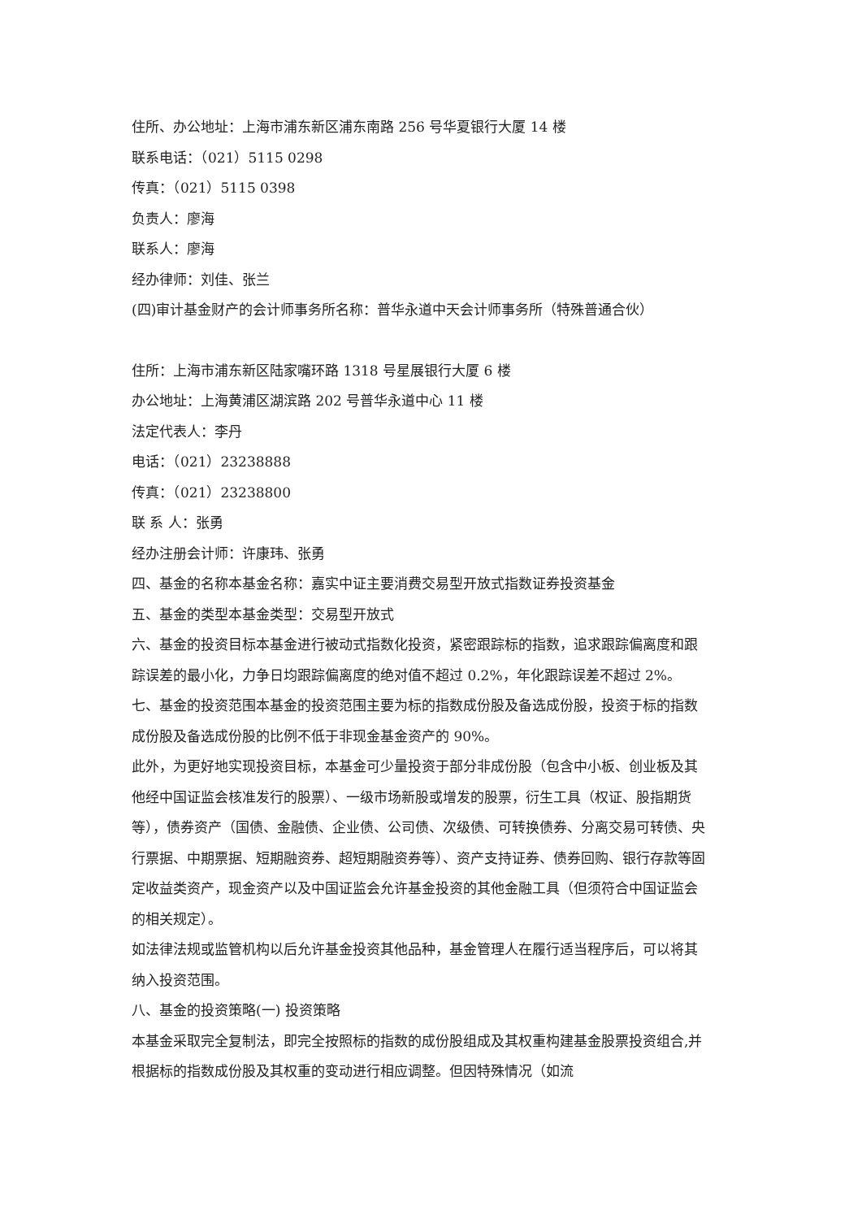住所、办公地址：上海市浦东新区浦东南路 256 号华夏银行大厦 14 楼
联系电话：（021）5115 0298
传真：（021）5115 0398
负责人：廖海
联系人：廖海
经办律师：刘佳、张兰
(四)审计基金财产的会计师事务所名称：普华永道中天会计师事务所（特殊普通合伙）
住所：上海市浦东新区陆家嘴环路 1318 号星展银行大厦 6 楼
办公地址：上海黄浦区湖滨路 202 号普华永道中心 11 楼
法定代表人：李丹
电话：（021）23238888
传真：（021）23238800
联 系 人：张勇
经办注册会计师：许康玮、张勇
四、基金的名称本基金名称：嘉实中证主要消费交易型开放式指数证券投资基金
五、基金的类型本基金类型：交易型开放式
六、基金的投资目标本基金进行被动式指数化投资，紧密跟踪标的指数，追求跟踪偏离度和跟踪误差的最小化，力争日均跟踪偏离度的绝对值不超过 0.2%，年化跟踪误差不超过 2%。
七、基金的投资范围本基金的投资范围主要为标的指数成份股及备选成份股，投资于标的指数成份股及备选成份股的比例不低于非现金基金资产的 90%。
此外，为更好地实现投资目标，本基金可少量投资于部分非成份股（包含中小板、创业板及其他经中国证监会核准发行的股票）、一级市场新股或增发的股票，衍生工具（权证、股指期货等），债券资产（国债、金融债、企业债、公司债、次级债、可转换债券、分离交易可转债、央行票据、中期票据、短期融资券、超短期融资券等）、资产支持证券、债券回购、银行存款等固定收益类资产，现金资产以及中国证监会允许基金投资的其他金融工具（但须符合中国证监会的相关规定）。
如法律法规或监管机构以后允许基金投资其他品种，基金管理人在履行适当程序后，可以将其纳入投资范围。
八、基金的投资策略(一) 投资策略
本基金采取完全复制法，即完全按照标的指数的成份股组成及其权重构建基金股票投资组合,并根据标的指数成份股及其权重的变动进行相应调整。但因特殊情况（如流